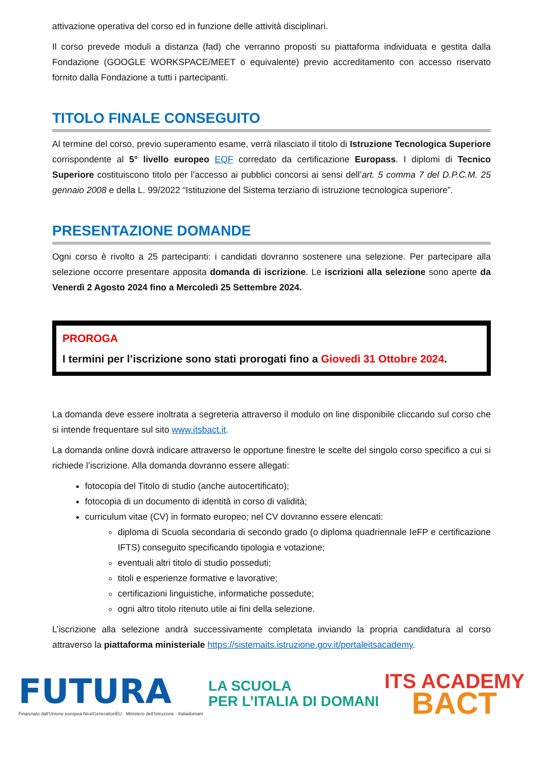attivazione operativa del corso ed in funzione delle attività disciplinari.
Il corso prevede moduli a distanza (fad) che verranno proposti su piattaforma individuata e gestita dalla Fondazione (GOOGLE WORKSPACE/MEET o equivalente) previo accreditamento con accesso riservato fornito dalla Fondazione a tutti i partecipanti.
TITOLO FINALE CONSEGUITO
Al termine del corso, previo superamento esame, verrà rilasciato il titolo di Istruzione Tecnologica Superiore corrispondente al 5° livello europeo EQF corredato da certificazione Europass. I diplomi di Tecnico Superiore costituiscono titolo per l’accesso ai pubblici concorsi ai sensi dell’art. 5 comma 7 del D.P.C.M. 25 gennaio 2008 e della L. 99/2022 “Istituzione del Sistema terziario di istruzione tecnologica superiore”.
PRESENTAZIONE DOMANDE
Ogni corso è rivolto a 25 partecipanti: i candidati dovranno sostenere una selezione. Per partecipare alla selezione occorre presentare apposita domanda di iscrizione. Le iscrizioni alla selezione sono aperte da Venerdì 2 Agosto 2024 fino a Mercoledì 25 Settembre 2024.
PROROGA
I termini per l’iscrizione sono stati prorogati fino a Giovedì 31 Ottobre 2024.
La domanda deve essere inoltrata a segreteria attraverso il modulo on line disponibile cliccando sul corso che si intende frequentare sul sito www.itsbact.it.
La domanda online dovrà indicare attraverso le opportune finestre le scelte del singolo corso specifico a cui si richiede l’iscrizione. Alla domanda dovranno essere allegati:
fotocopia del Titolo di studio (anche autocertificato);
fotocopia di un documento di identità in corso di validità;
curriculum vitae (CV) in formato europeo; nel CV dovranno essere elencati:
diploma di Scuola secondaria di secondo grado (o diploma quadriennale IeFP e certificazione IFTS) conseguito specificando tipologia e votazione;
eventuali altri titolo di studio posseduti;
titoli e esperienze formative e lavorative;
certificazioni linguistiche, informatiche possedute;
ogni altro titolo ritenuto utile ai fini della selezione.
L’iscrizione alla selezione andrà successivamente completata inviando la propria candidatura al corso attraverso la piattaforma ministeriale https://sistemaits.istruzione.gov.it/portaleitsacademy.
FUTURA
Finanziato dall’Unione europea NextGenerationEU · Ministero dell’Istruzione · Italiadomani
LA SCUOLA
PER L’ITALIA DI DOMANI
ITS ACADEMY
BACT